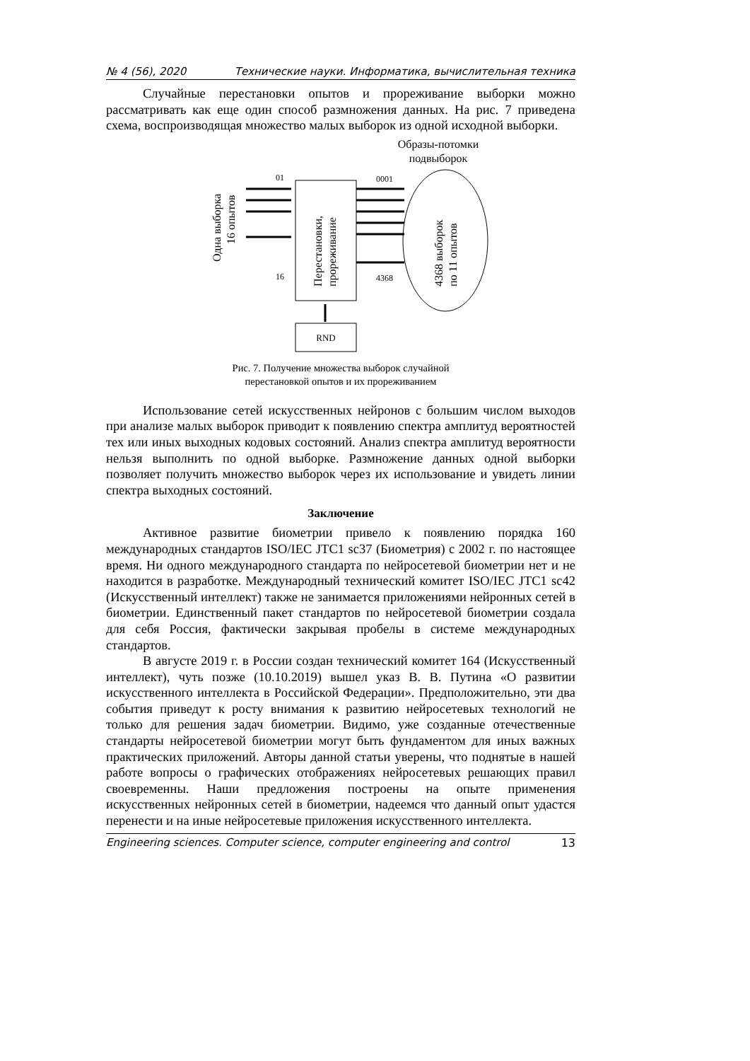№ 4 (56), 2020 Технические науки. Информатика, вычислительная техника
Случайные перестановки опытов и прореживание выборки можно рассматривать как еще один способ размножения данных. На рис. 7 приведена схема, воспроизводящая множество малых выборок из одной исходной выборки.
Образы-потомки
подвыборок
Одна выборка
16 опытов
01
16
Перестановки,
прореживание
0001
4368
4368 выборок
по 11 опытов
RND
Рис. 7. Получение множества выборок случайной
перестановкой опытов и их прореживанием
Использование сетей искусственных нейронов с большим числом выходов при анализе малых выборок приводит к появлению спектра амплитуд вероятностей тех или иных выходных кодовых состояний. Анализ спектра амплитуд вероятности нельзя выполнить по одной выборке. Размножение данных одной выборки позволяет получить множество выборок через их использование и увидеть линии спектра выходных состояний.
Заключение
Активное развитие биометрии привело к появлению порядка 160 международных стандартов ISO/IEC JTC1 sc37 (Биометрия) с 2002 г. по настоящее время. Ни одного международного стандарта по нейросетевой биометрии нет и не находится в разработке. Международный технический комитет ISO/IEC JTC1 sc42 (Искусственный интеллект) также не занимается приложениями нейронных сетей в биометрии. Единственный пакет стандартов по нейросетевой биометрии создала для себя Россия, фактически закрывая пробелы в системе международных стандартов.
В августе 2019 г. в России создан технический комитет 164 (Искусственный интеллект), чуть позже (10.10.2019) вышел указ В. В. Путина «О развитии искусственного интеллекта в Российской Федерации». Предположительно, эти два события приведут к росту внимания к развитию нейросетевых технологий не только для решения задач биометрии. Видимо, уже созданные отечественные стандарты нейросетевой биометрии могут быть фундаментом для иных важных практических приложений. Авторы данной статьи уверены, что поднятые в нашей работе вопросы о графических отображениях нейросетевых решающих правил своевременны. Наши предложения построены на опыте применения искусственных нейронных сетей в биометрии, надеемся что данный опыт удастся перенести и на иные нейросетевые приложения искусственного интеллекта.
Engineering sciences. Computer science, computer engineering and control 13